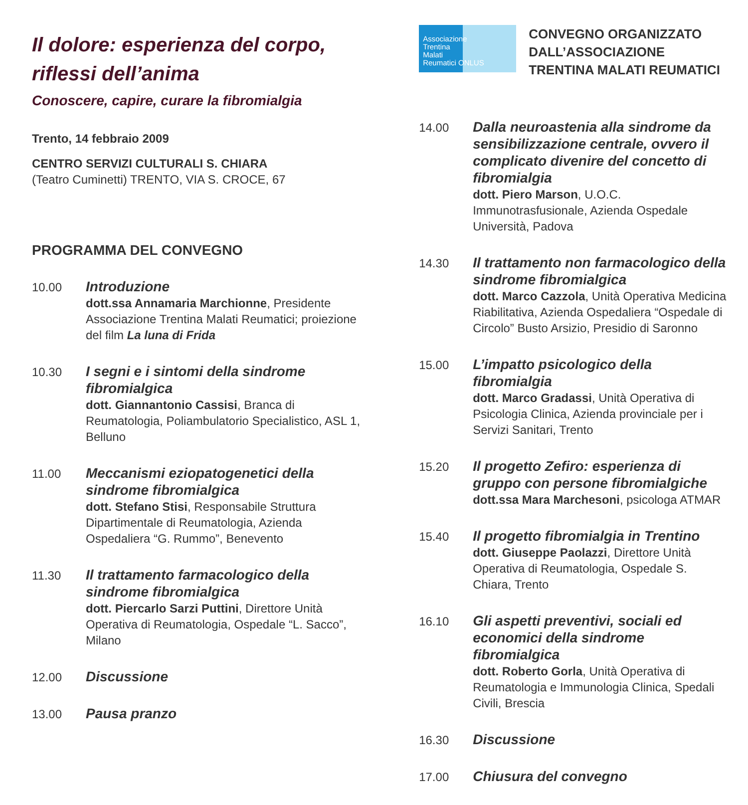Il dolore: esperienza del corpo, riflessi dell’anima
Conoscere, capire, curare la fibromialgia
Trento, 14 febbraio 2009
CENTRO SERVIZI CULTURALI S. CHIARA
(Teatro Cuminetti) TRENTO, VIA S. CROCE, 67
PROGRAMMA DEL CONVEGNO
10.00
Introduzione
dott.ssa Annamaria Marchionne, Presidente Associazione Trentina Malati Reumatici; proiezione del film La luna di Frida
10.30
I segni e i sintomi della sindrome fibromialgica
dott. Giannantonio Cassisi, Branca di Reumatologia, Poliambulatorio Specialistico, ASL 1, Belluno
11.00
Meccanismi eziopatogenetici della sindrome fibromialgica
dott. Stefano Stisi, Responsabile Struttura Dipartimentale di Reumatologia, Azienda Ospedaliera “G. Rummo”, Benevento
11.30
Il trattamento farmacologico della sindrome fibromialgica
dott. Piercarlo Sarzi Puttini, Direttore Unità Operativa di Reumatologia, Ospedale “L. Sacco”, Milano
12.00
Discussione
13.00
Pausa pranzo
Associazione
Trentina
Malati
Reumatici ONLUS
CONVEGNO ORGANIZZATO DALL’ASSOCIAZIONE TRENTINA MALATI REUMATICI
14.00
Dalla neuroastenia alla sindrome da sensibilizzazione centrale, ovvero il complicato divenire del concetto di fibromialgia
dott. Piero Marson, U.O.C. Immunotrasfusionale, Azienda Ospedale Università, Padova
14.30
Il trattamento non farmacologico della sindrome fibromialgica
dott. Marco Cazzola, Unità Operativa Medicina Riabilitativa, Azienda Ospedaliera “Ospedale di Circolo” Busto Arsizio, Presidio di Saronno
15.00
L’impatto psicologico della fibromialgia
dott. Marco Gradassi, Unità Operativa di Psicologia Clinica, Azienda provinciale per i Servizi Sanitari, Trento
15.20
Il progetto Zefiro: esperienza di gruppo con persone fibromialgiche
dott.ssa Mara Marchesoni, psicologa ATMAR
15.40
Il progetto fibromialgia in Trentino
dott. Giuseppe Paolazzi, Direttore Unità Operativa di Reumatologia, Ospedale S. Chiara, Trento
16.10
Gli aspetti preventivi, sociali ed economici della sindrome fibromialgica
dott. Roberto Gorla, Unità Operativa di Reumatologia e Immunologia Clinica, Spedali Civili, Brescia
16.30
Discussione
17.00
Chiusura del convegno